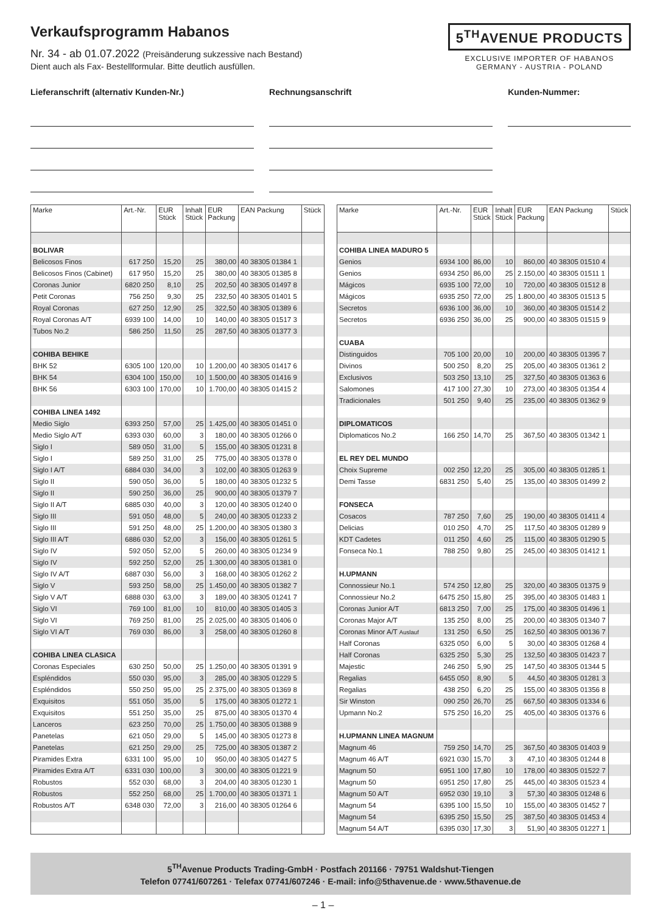Verkaufsprogramm Habanos
Nr. 34 - ab 01.07.2022 (Preisänderung sukzessive nach Bestand)
Dient auch als Fax- Bestellformular. Bitte deutlich ausfüllen.
5<sup>TH</sup>AVENUE PRODUCTS
EXCLUSIVE IMPORTER OF HABANOS
GERMANY - AUSTRIA - POLAND
Lieferanschrift (alternativ Kunden-Nr.)
Rechnungsanschrift Kunden-Nummer:
| Marke | Art.-Nr. | EUR Stück | Inhalt Stück | EUR Packung | EAN Packung | Stück |
| --- | --- | --- | --- | --- | --- | --- |
| BOLIVAR | | | | | | |
| Belicosos Finos | 617 250 | 15,20 | 25 | 380,00 | 40 38305 01384 1 | |
| Belicosos Finos (Cabinet) | 617 950 | 15,20 | 25 | 380,00 | 40 38305 01385 8 | |
| Coronas Junior | 6820 250 | 8,10 | 25 | 202,50 | 40 38305 01497 8 | |
| Petit Coronas | 756 250 | 9,30 | 25 | 232,50 | 40 38305 01401 5 | |
| Royal Coronas | 627 250 | 12,90 | 25 | 322,50 | 40 38305 01389 6 | |
| Royal Coronas A/T | 6939 100 | 14,00 | 10 | 140,00 | 40 38305 01517 3 | |
| Tubos No.2 | 586 250 | 11,50 | 25 | 287,50 | 40 38305 01377 3 | |
| COHIBA BEHIKE | | | | | | |
| BHK 52 | 6305 100 | 120,00 | 10 | 1.200,00 | 40 38305 01417 6 | |
| BHK 54 | 6304 100 | 150,00 | 10 | 1.500,00 | 40 38305 01416 9 | |
| BHK 56 | 6303 100 | 170,00 | 10 | 1.700,00 | 40 38305 01415 2 | |
| COHIBA LINEA 1492 | | | | | | |
| Medio Siglo | 6393 250 | 57,00 | 25 | 1.425,00 | 40 38305 01451 0 | |
| Medio Siglo A/T | 6393 030 | 60,00 | 3 | 180,00 | 40 38305 01266 0 | |
| Siglo I | 589 050 | 31,00 | 5 | 155,00 | 40 38305 01231 8 | |
| Siglo I | 589 250 | 31,00 | 25 | 775,00 | 40 38305 01378 0 | |
| Siglo I A/T | 6884 030 | 34,00 | 3 | 102,00 | 40 38305 01263 9 | |
| Siglo II | 590 050 | 36,00 | 5 | 180,00 | 40 38305 01232 5 | |
| Siglo II | 590 250 | 36,00 | 25 | 900,00 | 40 38305 01379 7 | |
| Siglo II A/T | 6885 030 | 40,00 | 3 | 120,00 | 40 38305 01240 0 | |
| Siglo III | 591 050 | 48,00 | 5 | 240,00 | 40 38305 01233 2 | |
| Siglo III | 591 250 | 48,00 | 25 | 1.200,00 | 40 38305 01380 3 | |
| Siglo III A/T | 6886 030 | 52,00 | 3 | 156,00 | 40 38305 01261 5 | |
| Siglo IV | 592 050 | 52,00 | 5 | 260,00 | 40 38305 01234 9 | |
| Siglo IV | 592 250 | 52,00 | 25 | 1.300,00 | 40 38305 01381 0 | |
| Siglo IV A/T | 6887 030 | 56,00 | 3 | 168,00 | 40 38305 01262 2 | |
| Siglo V | 593 250 | 58,00 | 25 | 1.450,00 | 40 38305 01382 7 | |
| Siglo V A/T | 6888 030 | 63,00 | 3 | 189,00 | 40 38305 01241 7 | |
| Siglo VI | 769 100 | 81,00 | 10 | 810,00 | 40 38305 01405 3 | |
| Siglo VI | 769 250 | 81,00 | 25 | 2.025,00 | 40 38305 01406 0 | |
| Siglo VI A/T | 769 030 | 86,00 | 3 | 258,00 | 40 38305 01260 8 | |
| COHIBA LINEA CLASICA | | | | | | |
| Coronas Especiales | 630 250 | 50,00 | 25 | 1.250,00 | 40 38305 01391 9 | |
| Espléndidos | 550 030 | 95,00 | 3 | 285,00 | 40 38305 01229 5 | |
| Espléndidos | 550 250 | 95,00 | 25 | 2.375,00 | 40 38305 01369 8 | |
| Exquisitos | 551 050 | 35,00 | 5 | 175,00 | 40 38305 01272 1 | |
| Exquisitos | 551 250 | 35,00 | 25 | 875,00 | 40 38305 01370 4 | |
| Lanceros | 623 250 | 70,00 | 25 | 1.750,00 | 40 38305 01388 9 | |
| Panetelas | 621 050 | 29,00 | 5 | 145,00 | 40 38305 01273 8 | |
| Panetelas | 621 250 | 29,00 | 25 | 725,00 | 40 38305 01387 2 | |
| Piramides Extra | 6331 100 | 95,00 | 10 | 950,00 | 40 38305 01427 5 | |
| Piramides Extra A/T | 6331 030 | 100,00 | 3 | 300,00 | 40 38305 01221 9 | |
| Robustos | 552 030 | 68,00 | 3 | 204,00 | 40 38305 01230 1 | |
| Robustos | 552 250 | 68,00 | 25 | 1.700,00 | 40 38305 01371 1 | |
| Robustos A/T | 6348 030 | 72,00 | 3 | 216,00 | 40 38305 01264 6 | |
| Marke | Art.-Nr. | EUR Stück | Inhalt Stück | EUR Packung | EAN Packung | Stück |
| --- | --- | --- | --- | --- | --- | --- |
| COHIBA LINEA MADURO 5 | | | | | | |
| Genios | 6934 100 | 86,00 | 10 | 860,00 | 40 38305 01510 4 | |
| Genios | 6934 250 | 86,00 | 25 | 2.150,00 | 40 38305 01511 1 | |
| Mágicos | 6935 100 | 72,00 | 10 | 720,00 | 40 38305 01512 8 | |
| Mágicos | 6935 250 | 72,00 | 25 | 1.800,00 | 40 38305 01513 5 | |
| Secretos | 6936 100 | 36,00 | 10 | 360,00 | 40 38305 01514 2 | |
| Secretos | 6936 250 | 36,00 | 25 | 900,00 | 40 38305 01515 9 | |
| CUABA | | | | | | |
| Distinguidos | 705 100 | 20,00 | 10 | 200,00 | 40 38305 01395 7 | |
| Divinos | 500 250 | 8,20 | 25 | 205,00 | 40 38305 01361 2 | |
| Exclusivos | 503 250 | 13,10 | 25 | 327,50 | 40 38305 01363 6 | |
| Salomones | 417 100 | 27,30 | 10 | 273,00 | 40 38305 01354 4 | |
| Tradicionales | 501 250 | 9,40 | 25 | 235,00 | 40 38305 01362 9 | |
| DIPLOMATICOS | | | | | | |
| Diplomaticos No.2 | 166 250 | 14,70 | 25 | 367,50 | 40 38305 01342 1 | |
| EL REY DEL MUNDO | | | | | | |
| Choix Supreme | 002 250 | 12,20 | 25 | 305,00 | 40 38305 01285 1 | |
| Demi Tasse | 6831 250 | 5,40 | 25 | 135,00 | 40 38305 01499 2 | |
| FONSECA | | | | | | |
| Cosacos | 787 250 | 7,60 | 25 | 190,00 | 40 38305 01411 4 | |
| Delicias | 010 250 | 4,70 | 25 | 117,50 | 40 38305 01289 9 | |
| KDT Cadetes | 011 250 | 4,60 | 25 | 115,00 | 40 38305 01290 5 | |
| Fonseca No.1 | 788 250 | 9,80 | 25 | 245,00 | 40 38305 01412 1 | |
| H.UPMANN | | | | | | |
| Connossieur No.1 | 574 250 | 12,80 | 25 | 320,00 | 40 38305 01375 9 | |
| Connossieur No.2 | 6475 250 | 15,80 | 25 | 395,00 | 40 38305 01483 1 | |
| Coronas Junior A/T | 6813 250 | 7,00 | 25 | 175,00 | 40 38305 01496 1 | |
| Coronas Major A/T | 135 250 | 8,00 | 25 | 200,00 | 40 38305 01340 7 | |
| Coronas Minor A/T Auslauf | 131 250 | 6,50 | 25 | 162,50 | 40 38305 00136 7 | |
| Half Coronas | 6325 050 | 6,00 | 5 | 30,00 | 40 38305 01268 4 | |
| Half Coronas | 6325 250 | 5,30 | 25 | 132,50 | 40 38305 01423 7 | |
| Majestic | 246 250 | 5,90 | 25 | 147,50 | 40 38305 01344 5 | |
| Regalias | 6455 050 | 8,90 | 5 | 44,50 | 40 38305 01281 3 | |
| Regalias | 438 250 | 6,20 | 25 | 155,00 | 40 38305 01356 8 | |
| Sir Winston | 090 250 | 26,70 | 25 | 667,50 | 40 38305 01334 6 | |
| Upmann No.2 | 575 250 | 16,20 | 25 | 405,00 | 40 38305 01376 6 | |
| H.UPMANN LINEA MAGNUM | | | | | | |
| Magnum 46 | 759 250 | 14,70 | 25 | 367,50 | 40 38305 01403 9 | |
| Magnum 46 A/T | 6921 030 | 15,70 | 3 | 47,10 | 40 38305 01244 8 | |
| Magnum 50 | 6951 100 | 17,80 | 10 | 178,00 | 40 38305 01522 7 | |
| Magnum 50 | 6951 250 | 17,80 | 25 | 445,00 | 40 38305 01523 4 | |
| Magnum 50 A/T | 6952 030 | 19,10 | 3 | 57,30 | 40 38305 01248 6 | |
| Magnum 54 | 6395 100 | 15,50 | 10 | 155,00 | 40 38305 01452 7 | |
| Magnum 54 | 6395 250 | 15,50 | 25 | 387,50 | 40 38305 01453 4 | |
| Magnum 54 A/T | 6395 030 | 17,30 | 3 | 51,90 | 40 38305 01227 1 | |
5<sup>TH</sup>Avenue Products Trading-GmbH · Postfach 201166 · 79751 Waldshut-Tiengen
Telefon 07741/607261 · Telefax 07741/607246 · E-mail: info@5thavenue.de · www.5thavenue.de
– 1 –